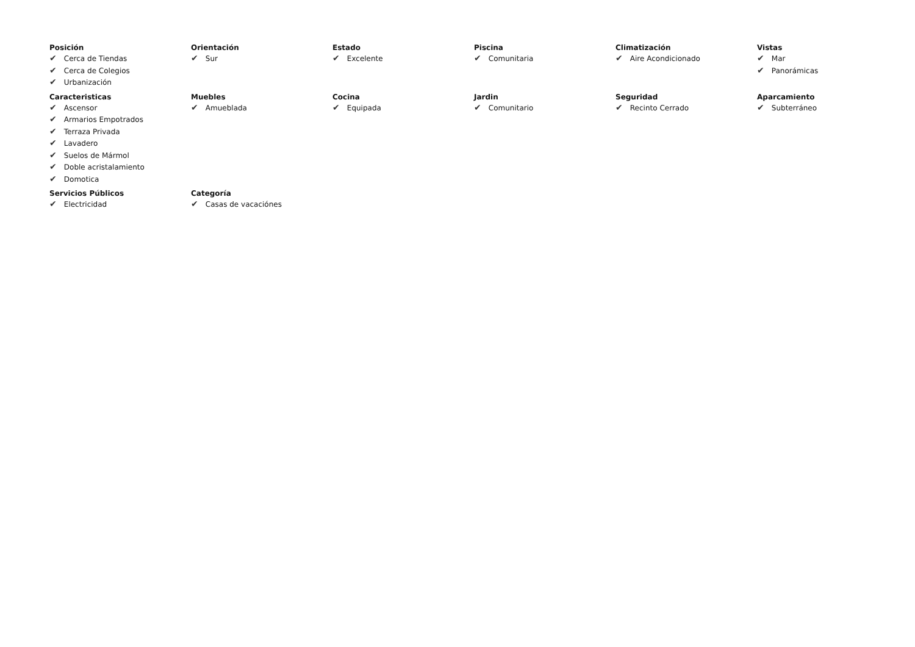Posición
✔ Cerca de Tiendas
✔ Cerca de Colegios
✔ Urbanización
Orientación
✔ Sur
Estado
✔ Excelente
Piscina
✔ Comunitaria
Climatización
✔ Aire Acondicionado
Vistas
✔ Mar
✔ Panorámicas
Caracteristicas
✔ Ascensor
✔ Armarios Empotrados
✔ Terraza Privada
✔ Lavadero
✔ Suelos de Mármol
✔ Doble acristalamiento
✔ Domotica
Muebles
✔ Amueblada
Cocina
✔ Equipada
Jardin
✔ Comunitario
Seguridad
✔ Recinto Cerrado
Aparcamiento
✔ Subterráneo
Servicios Públicos
✔ Electricidad
Categoría
✔ Casas de vacaciónes